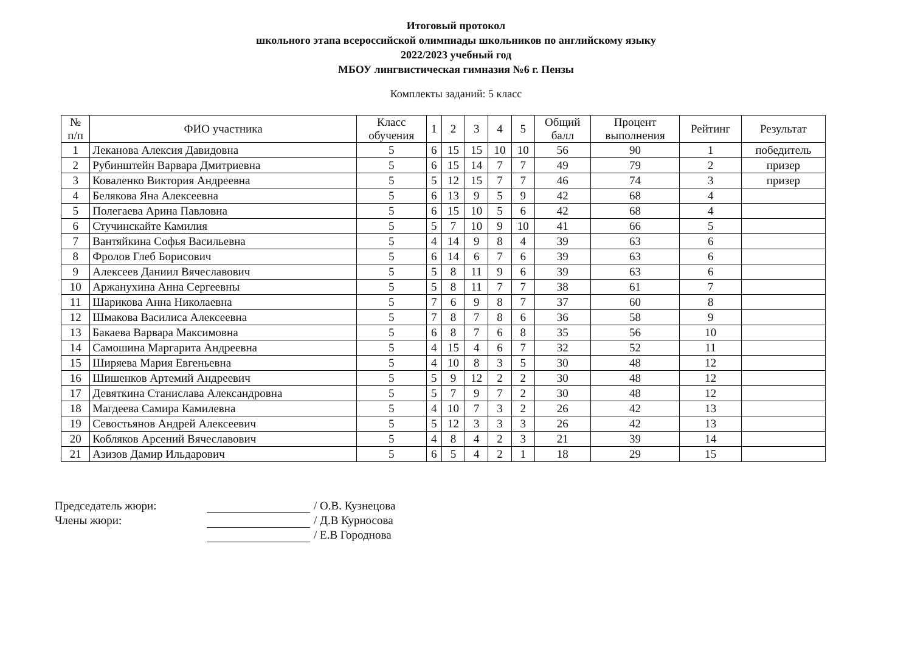Итоговый протокол
школьного этапа всероссийской олимпиады школьников по английскому языку
2022/2023 учебный год
МБОУ лингвистическая гимназия №6 г. Пензы
Комплекты заданий: 5 класс
| № п/п | ФИО участника | Класс обучения | 1 | 2 | 3 | 4 | 5 | Общий балл | Процент выполнения | Рейтинг | Результат |
| --- | --- | --- | --- | --- | --- | --- | --- | --- | --- | --- | --- |
| 1 | Леканова Алексия Давидовна | 5 | 6 | 15 | 15 | 10 | 10 | 56 | 90 | 1 | победитель |
| 2 | Рубинштейн Варвара Дмитриевна | 5 | 6 | 15 | 14 | 7 | 7 | 49 | 79 | 2 | призер |
| 3 | Коваленко Виктория Андреевна | 5 | 5 | 12 | 15 | 7 | 7 | 46 | 74 | 3 | призер |
| 4 | Белякова Яна Алексеевна | 5 | 6 | 13 | 9 | 5 | 9 | 42 | 68 | 4 | |
| 5 | Полегаева Арина Павловна | 5 | 6 | 15 | 10 | 5 | 6 | 42 | 68 | 4 | |
| 6 | Стучинскайте Камилия | 5 | 5 | 7 | 10 | 9 | 10 | 41 | 66 | 5 | |
| 7 | Вантяйкина Софья Васильевна | 5 | 4 | 14 | 9 | 8 | 4 | 39 | 63 | 6 | |
| 8 | Фролов Глеб Борисович | 5 | 6 | 14 | 6 | 7 | 6 | 39 | 63 | 6 | |
| 9 | Алексеев Даниил Вячеславович | 5 | 5 | 8 | 11 | 9 | 6 | 39 | 63 | 6 | |
| 10 | Аржанухина Анна Сергеевны | 5 | 5 | 8 | 11 | 7 | 7 | 38 | 61 | 7 | |
| 11 | Шарикова Анна Николаевна | 5 | 7 | 6 | 9 | 8 | 7 | 37 | 60 | 8 | |
| 12 | Шмакова Василиса Алексеевна | 5 | 7 | 8 | 7 | 8 | 6 | 36 | 58 | 9 | |
| 13 | Бакаева Варвара Максимовна | 5 | 6 | 8 | 7 | 6 | 8 | 35 | 56 | 10 | |
| 14 | Самошина Маргарита Андреевна | 5 | 4 | 15 | 4 | 6 | 7 | 32 | 52 | 11 | |
| 15 | Ширяева Мария Евгеньевна | 5 | 4 | 10 | 8 | 3 | 5 | 30 | 48 | 12 | |
| 16 | Шишенков Артемий Андреевич | 5 | 5 | 9 | 12 | 2 | 2 | 30 | 48 | 12 | |
| 17 | Девяткина Станислава Александровна | 5 | 5 | 7 | 9 | 7 | 2 | 30 | 48 | 12 | |
| 18 | Магдеева Самира Камилевна | 5 | 4 | 10 | 7 | 3 | 2 | 26 | 42 | 13 | |
| 19 | Севостьянов Андрей Алексеевич | 5 | 5 | 12 | 3 | 3 | 3 | 26 | 42 | 13 | |
| 20 | Кобляков Арсений Вячеславович | 5 | 4 | 8 | 4 | 2 | 3 | 21 | 39 | 14 | |
| 21 | Азизов Дамир Ильдарович | 5 | 6 | 5 | 4 | 2 | 1 | 18 | 29 | 15 | |
Председатель жюри: / О.В. Кузнецова
Члены жюри: / Д.В Курносова
/ Е.В Городнова